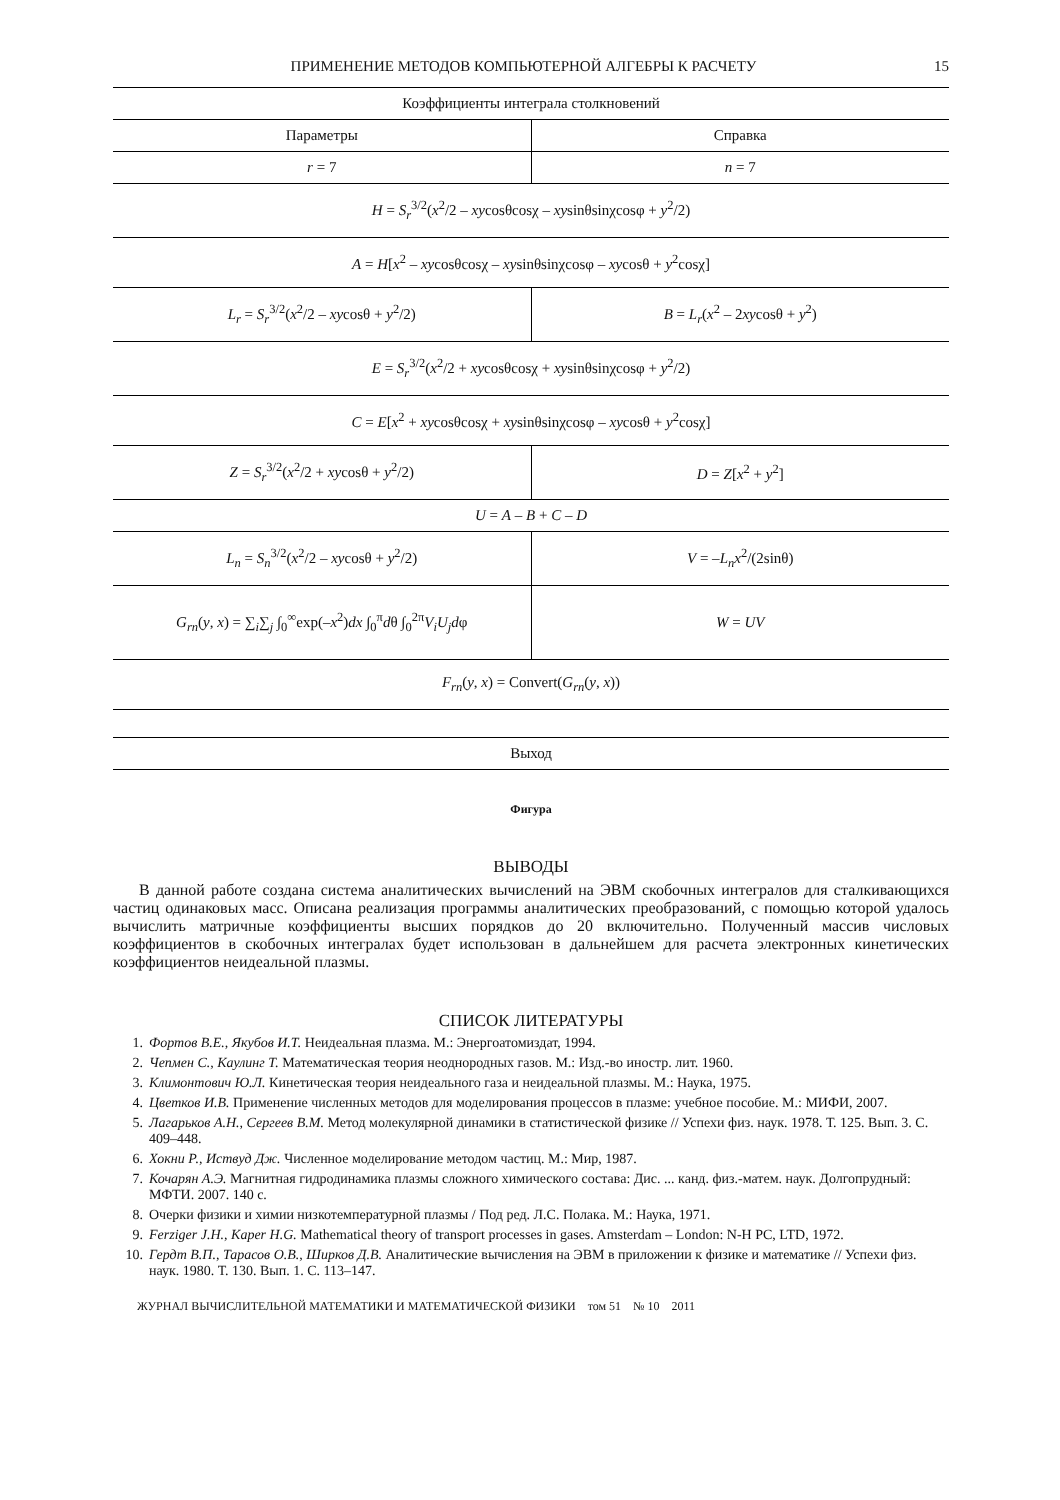ПРИМЕНЕНИЕ МЕТОДОВ КОМПЬЮТЕРНОЙ АЛГЕБРЫ К РАСЧЕТУ 15
| Коэффициенты интеграла столкновений | |
| --- | --- |
| Параметры | Справка |
| r = 7 | n = 7 |
| H = S<sub>r</sub><sup>3/2</sup>( x<sup>2</sup>/2 – xy cosθcosχ – xy sinθsinχcosφ + y<sup>2</sup>/2) | |
| A = H [ x<sup>2</sup> – xy cosθcosχ – xy sinθsinχcosφ – xy cosθ + y<sup>2</sup>cosχ] | |
| L<sub>r</sub> = S<sub>r</sub><sup>3/2</sup>( x<sup>2</sup>/2 – xy cosθ + y<sup>2</sup>/2) | B = L<sub>r</sub> ( x<sup>2</sup> – 2 xy cosθ + y<sup>2</sup>) |
| E = S<sub>r</sub><sup>3/2</sup>( x<sup>2</sup>/2 + xy cosθcosχ + xy sinθsinχcosφ + y<sup>2</sup>/2) | |
| C = E [ x<sup>2</sup> + xy cosθcosχ + xy sinθsinχcosφ – xy cosθ + y<sup>2</sup>cosχ] | |
| Z = S<sub>r</sub><sup>3/2</sup>( x<sup>2</sup>/2 + xy cosθ + y<sup>2</sup>/2) | D = Z [ x<sup>2</sup> + y<sup>2</sup>] |
| U = A – B + C – D | |
| L<sub>n</sub> = S<sub>n</sub><sup>3/2</sup>( x<sup>2</sup>/2 – xy cosθ + y<sup>2</sup>/2) | V = – L<sub>n</sub>x<sup>2</sup>/(2sinθ) |
| G<sub>rn</sub> ( y , x ) = ∑<sub>i</sub>∑<sub>j</sub> ∫<sub>0</sub><sup>∞</sup>exp(– x<sup>2</sup>) dx ∫<sub>0</sub><sup>π</sup> d θ ∫<sub>0</sub><sup>2π</sup> V<sub>i</sub>U<sub>j</sub>d φ | W = UV |
| F<sub>rn</sub> ( y , x ) = Convert( G<sub>rn</sub> ( y , x )) | |
| Выход | |
Фигура
ВЫВОДЫ
В данной работе создана система аналитических вычислений на ЭВМ скобочных интегралов для сталкивающихся частиц одинаковых масс. Описана реализация программы аналитических преобразований, с помощью которой удалось вычислить матричные коэффициенты высших порядков до 20 включительно. Полученный массив числовых коэффициентов в скобочных интегралах будет использован в дальнейшем для расчета электронных кинетических коэффициентов неидеальной плазмы.
СПИСОК ЛИТЕРАТУРЫ
1. Фортов В.Е., Якубов И.Т. Неидеальная плазма. М.: Энергоатомиздат, 1994.
2. Чепмен С., Каулинг Т. Математическая теория неоднородных газов. М.: Изд.-во иностр. лит. 1960.
3. Климонтович Ю.Л. Кинетическая теория неидеального газа и неидеальной плазмы. М.: Наука, 1975.
4. Цветков И.В. Применение численных методов для моделирования процессов в плазме: учебное пособие. М.: МИФИ, 2007.
5. Лагарьков А.Н., Сергеев В.М. Метод молекулярной динамики в статистической физике // Успехи физ. наук. 1978. Т. 125. Вып. 3. С. 409–448.
6. Хокни Р., Иствуд Дж. Численное моделирование методом частиц. М.: Мир, 1987.
7. Кочарян А.Э. Магнитная гидродинамика плазмы сложного химического состава: Дис. ... канд. физ.-матем. наук. Долгопрудный: МФТИ. 2007. 140 с.
8. Очерки физики и химии низкотемпературной плазмы / Под ред. Л.С. Полака. М.: Наука, 1971.
9. Ferziger J.H., Kaper H.G. Mathematical theory of transport processes in gases. Amsterdam – London: N-H PC, LTD, 1972.
10. Гердт В.П., Тарасов О.В., Ширков Д.В. Аналитические вычисления на ЭВМ в приложении к физике и математике // Успехи физ. наук. 1980. Т. 130. Вып. 1. С. 113–147.
ЖУРНАЛ ВЫЧИСЛИТЕЛЬНОЙ МАТЕМАТИКИ И МАТЕМАТИЧЕСКОЙ ФИЗИКИ том 51 № 10 2011